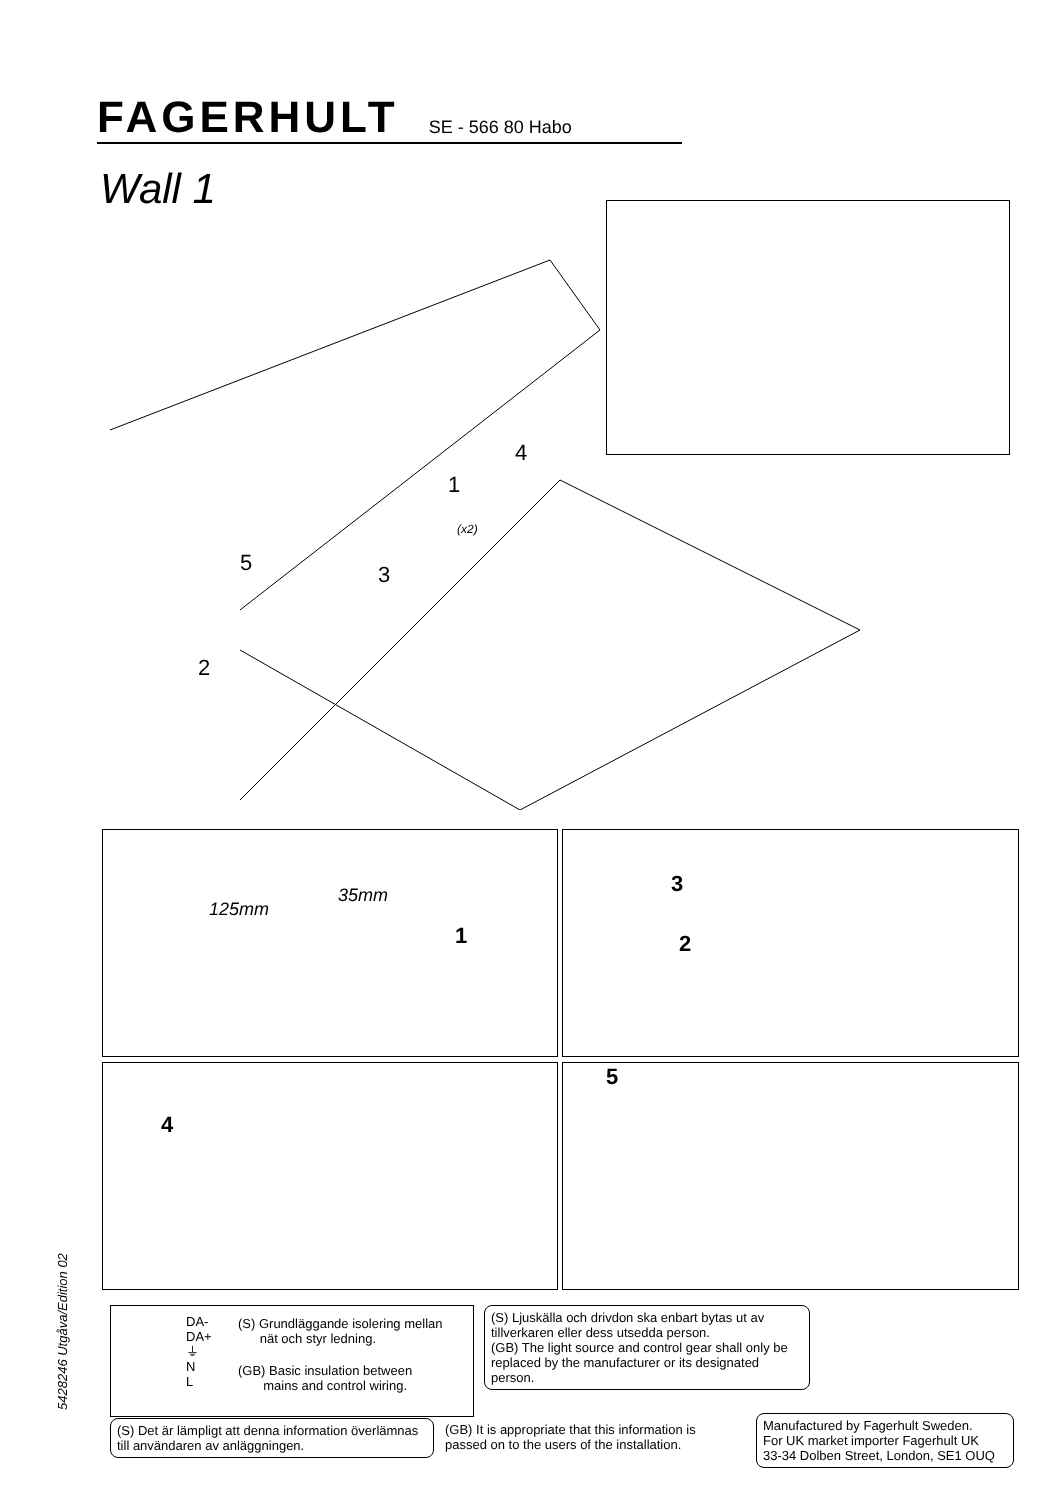FAGERHULT SE - 566 80 Habo
Wall 1
4
1
5
3
2
(x2)
125mm
35mm
1
3
2
4 5
5428246 Utgåva/Edition 02
DA-
DA+
⏚
N
L
(S) Grundläggande isolering mellan
nät och styr ledning.
(GB) Basic insulation between
mains and control wiring.
(S) Ljuskälla och drivdon ska enbart bytas ut av tillverkaren eller dess utsedda person.
(GB) The light source and control gear shall only be replaced by the manufacturer or its designated person.
(S) Det är lämpligt att denna information överlämnas till användaren av anläggningen.
(GB) It is appropriate that this information is passed on to the users of the installation.
Manufactured by Fagerhult Sweden.
For UK market importer Fagerhult UK
33-34 Dolben Street, London, SE1 OUQ